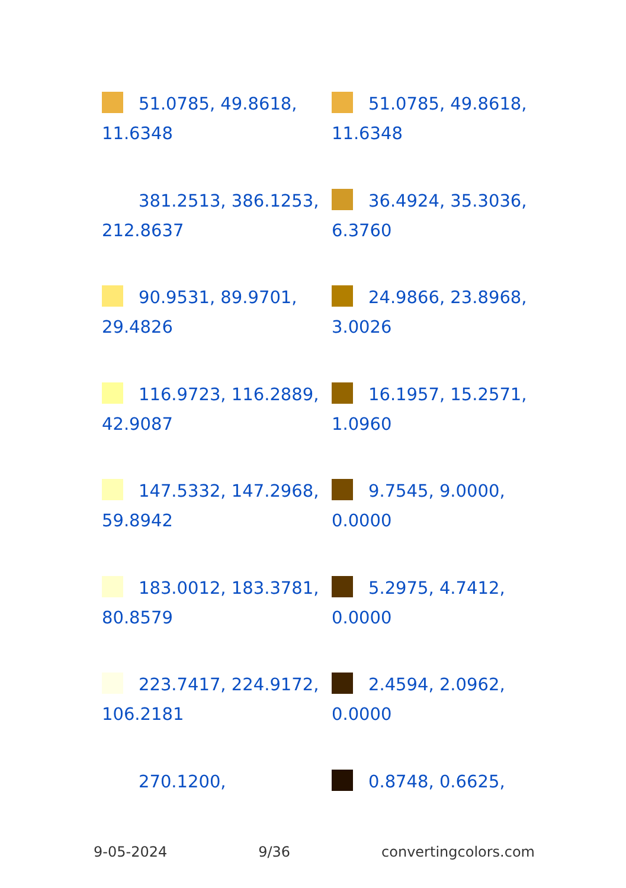51.0785, 49.8618, 11.6348
51.0785, 49.8618, 11.6348
381.2513, 386.1253, 212.8637
36.4924, 35.3036, 6.3760
90.9531, 89.9701, 29.4826
24.9866, 23.8968, 3.0026
116.9723, 116.2889, 42.9087
16.1957, 15.2571, 1.0960
147.5332, 147.2968, 59.8942
9.7545, 9.0000, 0.0000
183.0012, 183.3781, 80.8579
5.2975, 4.7412, 0.0000
223.7417, 224.9172, 106.2181
2.4594, 2.0962, 0.0000
270.1200,
0.8748, 0.6625,
9-05-2024 9/36 convertingcolors.com